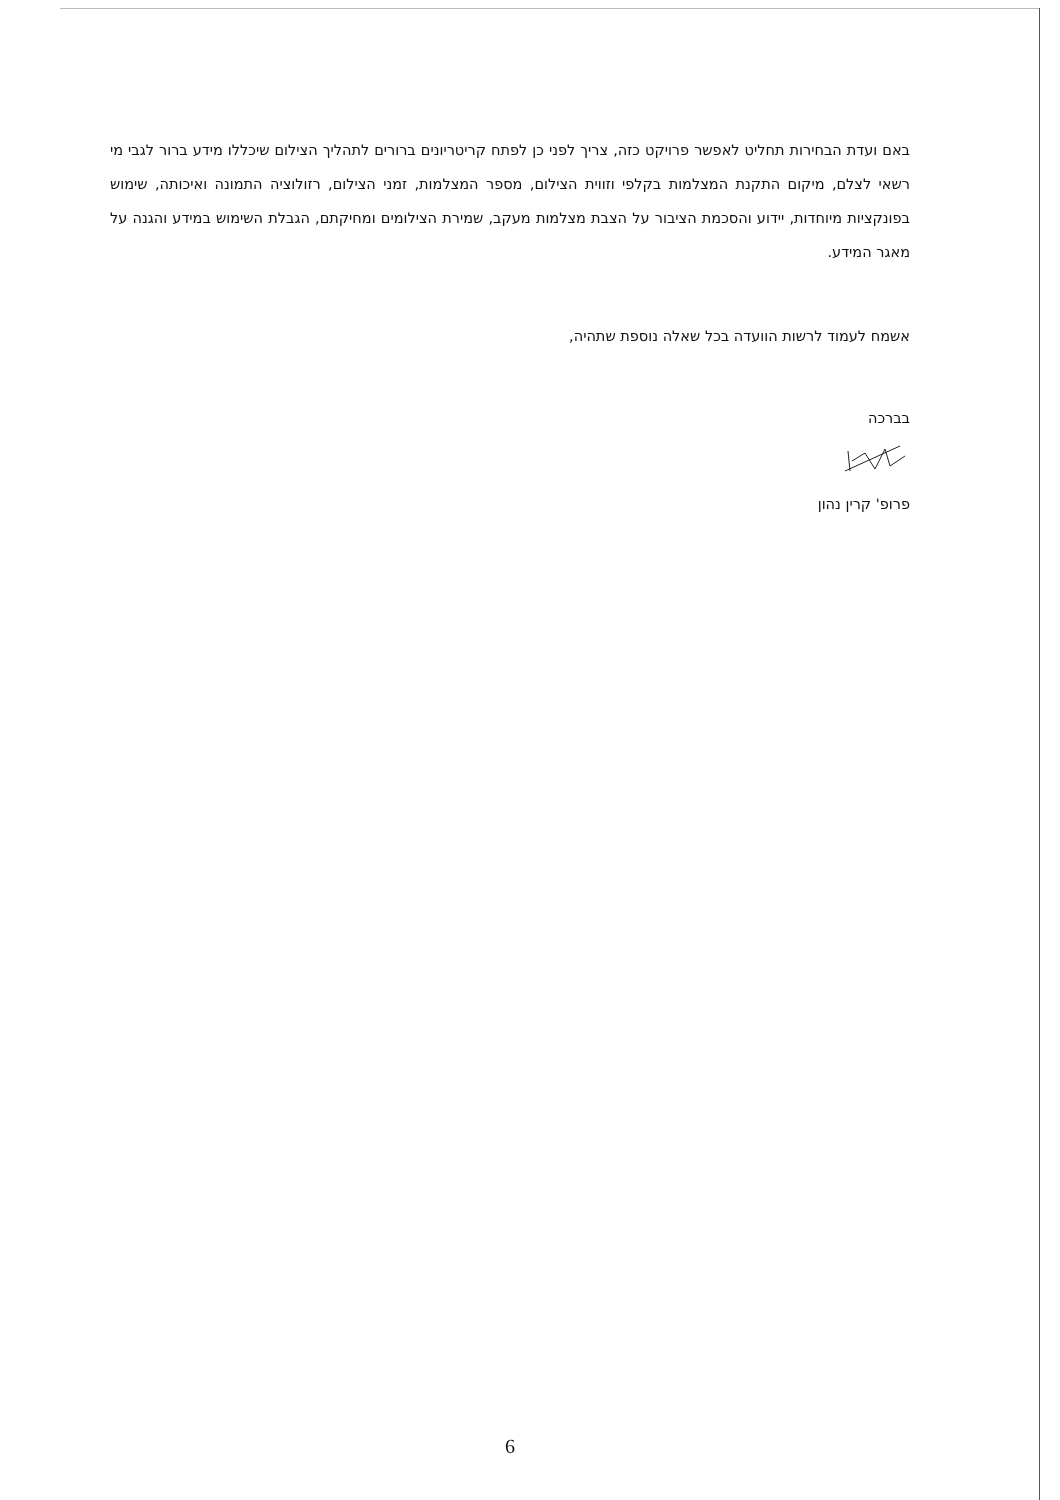באם ועדת הבחירות תחליט לאפשר פרויקט כזה, צריך לפני כן לפתח קריטריונים ברורים לתהליך הצילום שיכללו מידע ברור לגבי מי רשאי לצלם, מיקום התקנת המצלמות בקלפי וזווית הצילום, מספר המצלמות, זמני הצילום, רזולוציה התמונה ואיכותה, שימוש בפונקציות מיוחדות, יידוע והסכמת הציבור על הצבת מצלמות מעקב, שמירת הצילומים ומחיקתם, הגבלת השימוש במידע והגנה על מאגר המידע.
אשמח לעמוד לרשות הוועדה בכל שאלה נוספת שתהיה,
בברכה
פרופ' קרין נהון
6